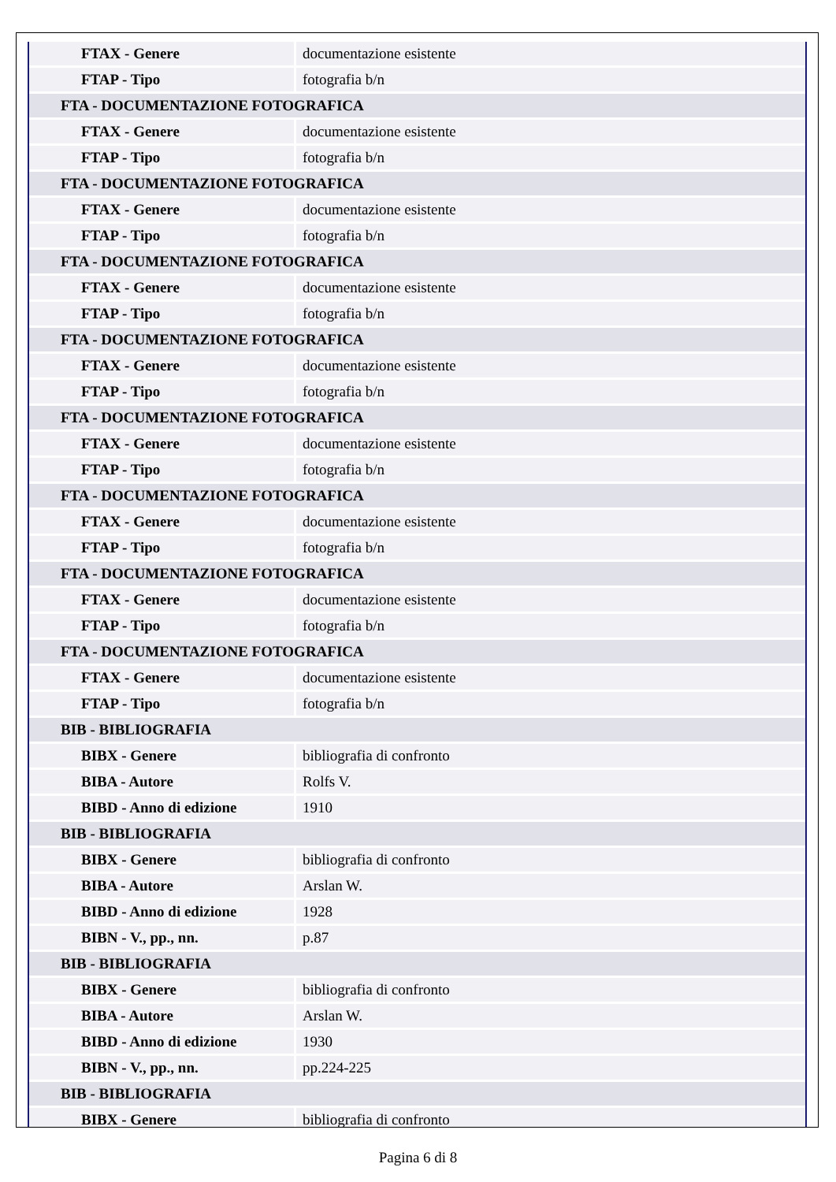| FTAX - Genere | documentazione esistente |
| FTAP - Tipo | fotografia b/n |
| FTA - DOCUMENTAZIONE FOTOGRAFICA | |
| FTAX - Genere | documentazione esistente |
| FTAP - Tipo | fotografia b/n |
| FTA - DOCUMENTAZIONE FOTOGRAFICA | |
| FTAX - Genere | documentazione esistente |
| FTAP - Tipo | fotografia b/n |
| FTA - DOCUMENTAZIONE FOTOGRAFICA | |
| FTAX - Genere | documentazione esistente |
| FTAP - Tipo | fotografia b/n |
| FTA - DOCUMENTAZIONE FOTOGRAFICA | |
| FTAX - Genere | documentazione esistente |
| FTAP - Tipo | fotografia b/n |
| FTA - DOCUMENTAZIONE FOTOGRAFICA | |
| FTAX - Genere | documentazione esistente |
| FTAP - Tipo | fotografia b/n |
| FTA - DOCUMENTAZIONE FOTOGRAFICA | |
| FTAX - Genere | documentazione esistente |
| FTAP - Tipo | fotografia b/n |
| FTA - DOCUMENTAZIONE FOTOGRAFICA | |
| FTAX - Genere | documentazione esistente |
| FTAP - Tipo | fotografia b/n |
| FTA - DOCUMENTAZIONE FOTOGRAFICA | |
| FTAX - Genere | documentazione esistente |
| FTAP - Tipo | fotografia b/n |
| BIB - BIBLIOGRAFIA | |
| BIBX - Genere | bibliografia di confronto |
| BIBA - Autore | Rolfs V. |
| BIBD - Anno di edizione | 1910 |
| BIB - BIBLIOGRAFIA | |
| BIBX - Genere | bibliografia di confronto |
| BIBA - Autore | Arslan W. |
| BIBD - Anno di edizione | 1928 |
| BIBN - V., pp., nn. | p.87 |
| BIB - BIBLIOGRAFIA | |
| BIBX - Genere | bibliografia di confronto |
| BIBA - Autore | Arslan W. |
| BIBD - Anno di edizione | 1930 |
| BIBN - V., pp., nn. | pp.224-225 |
| BIB - BIBLIOGRAFIA | |
| BIBX - Genere | bibliografia di confronto |
Pagina 6 di 8